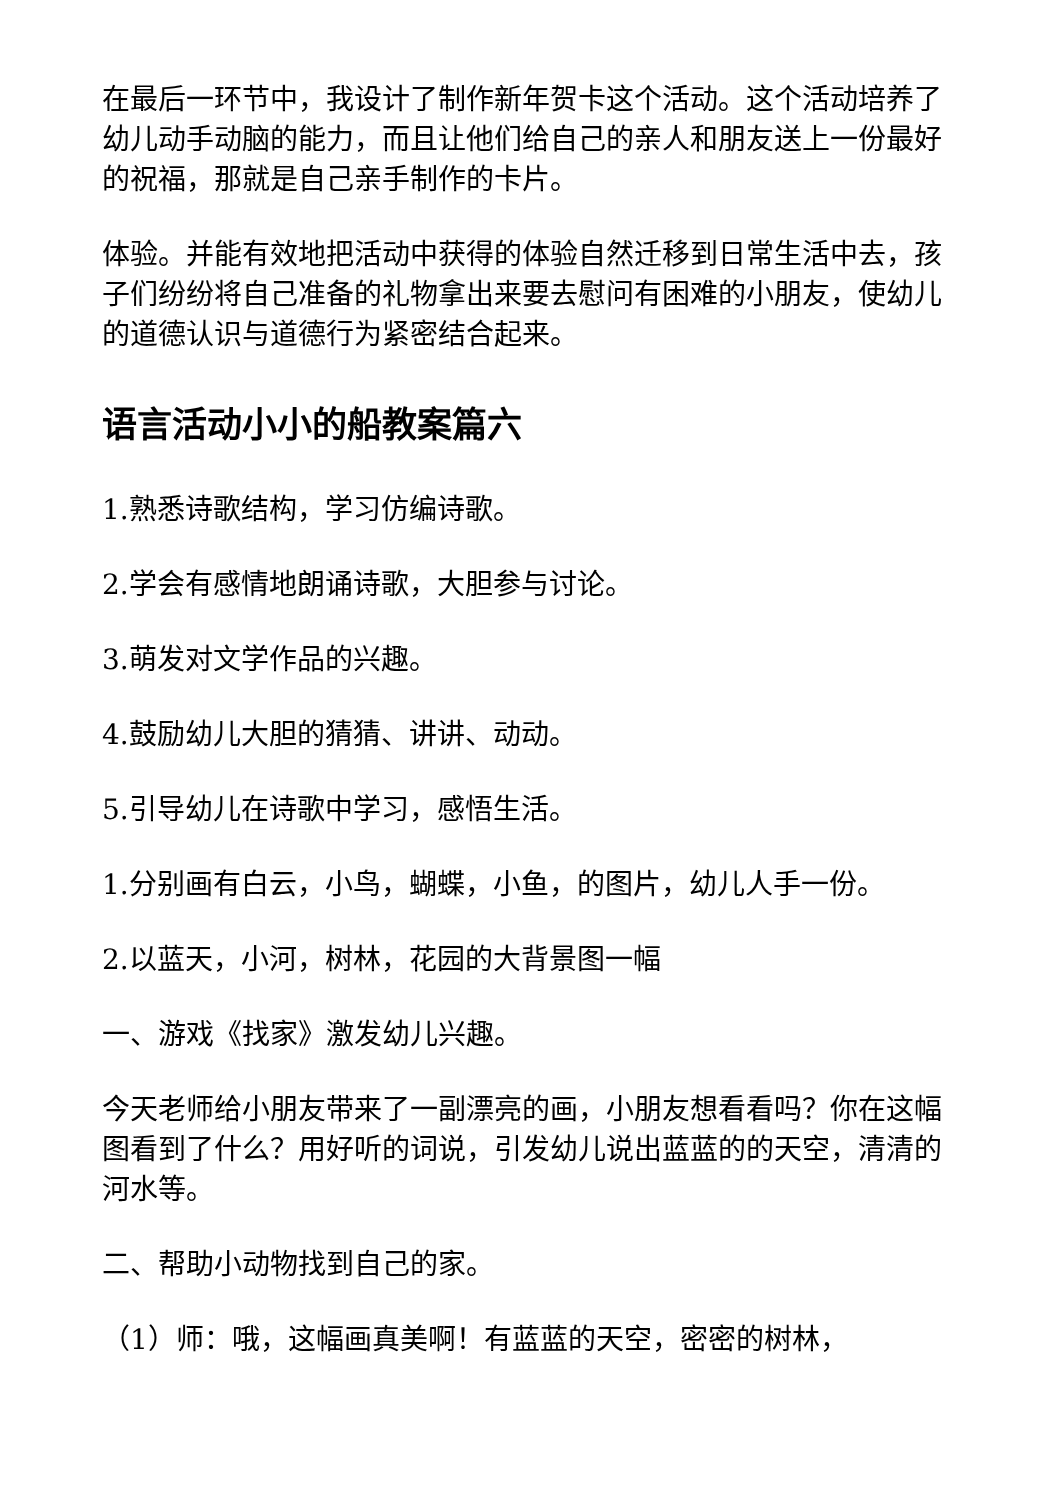在最后一环节中，我设计了制作新年贺卡这个活动。这个活动培养了幼儿动手动脑的能力，而且让他们给自己的亲人和朋友送上一份最好的祝福，那就是自己亲手制作的卡片。
体验。并能有效地把活动中获得的体验自然迁移到日常生活中去，孩子们纷纷将自己准备的礼物拿出来要去慰问有困难的小朋友，使幼儿的道德认识与道德行为紧密结合起来。
语言活动小小的船教案篇六
1.熟悉诗歌结构，学习仿编诗歌。
2.学会有感情地朗诵诗歌，大胆参与讨论。
3.萌发对文学作品的兴趣。
4.鼓励幼儿大胆的猜猜、讲讲、动动。
5.引导幼儿在诗歌中学习，感悟生活。
1.分别画有白云，小鸟，蝴蝶，小鱼，的图片，幼儿人手一份。
2.以蓝天，小河，树林，花园的大背景图一幅
一、游戏《找家》激发幼儿兴趣。
今天老师给小朋友带来了一副漂亮的画，小朋友想看看吗？你在这幅图看到了什么？用好听的词说，引发幼儿说出蓝蓝的的天空，清清的河水等。
二、帮助小动物找到自己的家。
（1）师：哦，这幅画真美啊！有蓝蓝的天空，密密的树林，